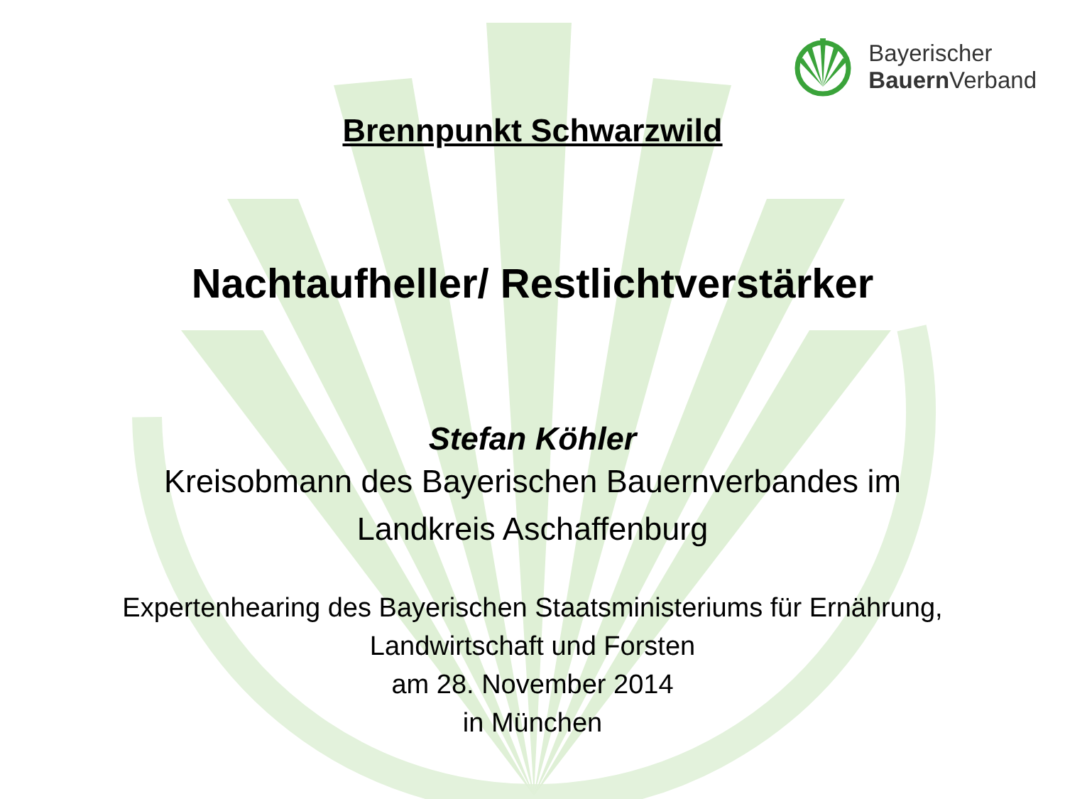Bayerischer
Bauern Verband
Brennpunkt Schwarzwild
Nachtaufheller/ Restlichtverstärker
Stefan Köhler
Kreisobmann des Bayerischen Bauernverbandes im
Landkreis Aschaffenburg
Expertenhearing des Bayerischen Staatsministeriums für Ernährung,
Landwirtschaft und Forsten
am 28. November 2014
in München